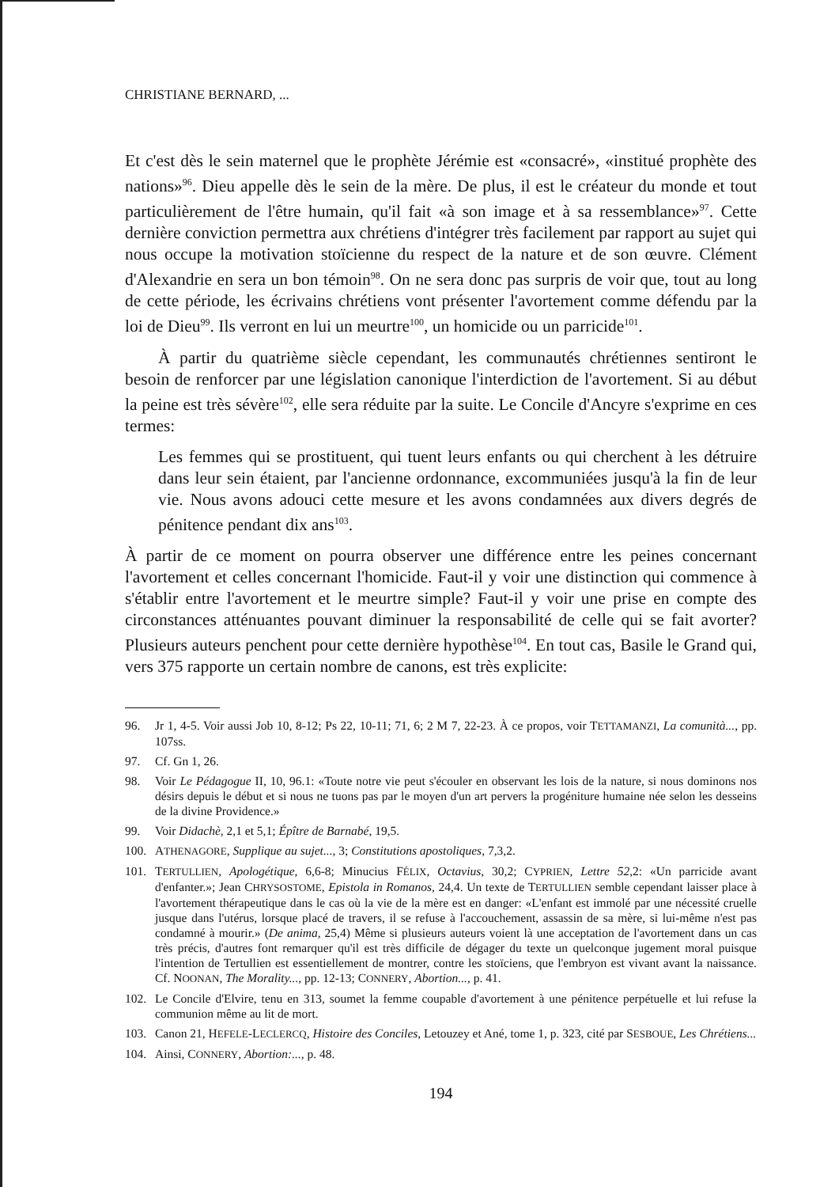CHRISTIANE BERNARD, ...
Et c'est dès le sein maternel que le prophète Jérémie est «consacré», «institué prophète des nations»<sup>96</sup>. Dieu appelle dès le sein de la mère. De plus, il est le créateur du monde et tout particulièrement de l'être humain, qu'il fait «à son image et à sa ressemblance»<sup>97</sup>. Cette dernière conviction permettra aux chrétiens d'intégrer très facilement par rapport au sujet qui nous occupe la motivation stoïcienne du respect de la nature et de son œuvre. Clément d'Alexandrie en sera un bon témoin<sup>98</sup>. On ne sera donc pas surpris de voir que, tout au long de cette période, les écrivains chrétiens vont présenter l'avortement comme défendu par la loi de Dieu<sup>99</sup>. Ils verront en lui un meurtre<sup>100</sup>, un homicide ou un parricide<sup>101</sup>.
À partir du quatrième siècle cependant, les communautés chrétiennes sentiront le besoin de renforcer par une législation canonique l'interdiction de l'avortement. Si au début la peine est très sévère<sup>102</sup>, elle sera réduite par la suite. Le Concile d'Ancyre s'exprime en ces termes:
Les femmes qui se prostituent, qui tuent leurs enfants ou qui cherchent à les détruire dans leur sein étaient, par l'ancienne ordonnance, excommuniées jusqu'à la fin de leur vie. Nous avons adouci cette mesure et les avons condamnées aux divers degrés de pénitence pendant dix ans<sup>103</sup>.
À partir de ce moment on pourra observer une différence entre les peines concernant l'avortement et celles concernant l'homicide. Faut-il y voir une distinction qui commence à s'établir entre l'avortement et le meurtre simple? Faut-il y voir une prise en compte des circonstances atténuantes pouvant diminuer la responsabilité de celle qui se fait avorter? Plusieurs auteurs penchent pour cette dernière hypothèse<sup>104</sup>. En tout cas, Basile le Grand qui, vers 375 rapporte un certain nombre de canons, est très explicite:
96. Jr 1, 4-5. Voir aussi Job 10, 8-12; Ps 22, 10-11; 71, 6; 2 M 7, 22-23. À ce propos, voir TETTAMANZI, La comunità..., pp. 107ss.
97. Cf. Gn 1, 26.
98. Voir Le Pédagogue II, 10, 96.1: «Toute notre vie peut s'écouler en observant les lois de la nature, si nous dominons nos désirs depuis le début et si nous ne tuons pas par le moyen d'un art pervers la progéniture humaine née selon les desseins de la divine Providence.»
99. Voir Didachè, 2,1 et 5,1; Épître de Barnabé, 19,5.
100. ATHENAGORE, Supplique au sujet..., 3; Constitutions apostoliques, 7,3,2.
101. TERTULLIEN, Apologétique, 6,6-8; Minucius FÉLIX, Octavius, 30,2; CYPRIEN, Lettre 52,2: «Un parricide avant d'enfanter.»; Jean CHRYSOSTOME, Epistola in Romanos, 24,4. Un texte de TERTULLIEN semble cependant laisser place à l'avortement thérapeutique dans le cas où la vie de la mère est en danger: «L'enfant est immolé par une nécessité cruelle jusque dans l'utérus, lorsque placé de travers, il se refuse à l'accouchement, assassin de sa mère, si lui-même n'est pas condamné à mourir.» (De anima, 25,4) Même si plusieurs auteurs voient là une acceptation de l'avortement dans un cas très précis, d'autres font remarquer qu'il est très difficile de dégager du texte un quelconque jugement moral puisque l'intention de Tertullien est essentiellement de montrer, contre les stoïciens, que l'embryon est vivant avant la naissance. Cf. NOONAN, The Morality..., pp. 12-13; CONNERY, Abortion..., p. 41.
102. Le Concile d'Elvire, tenu en 313, soumet la femme coupable d'avortement à une pénitence perpétuelle et lui refuse la communion même au lit de mort.
103. Canon 21, HEFELE-LECLERCQ, Histoire des Conciles, Letouzey et Ané, tome 1, p. 323, cité par SESBOUE, Les Chrétiens...
104. Ainsi, CONNERY, Abortion:..., p. 48.
194